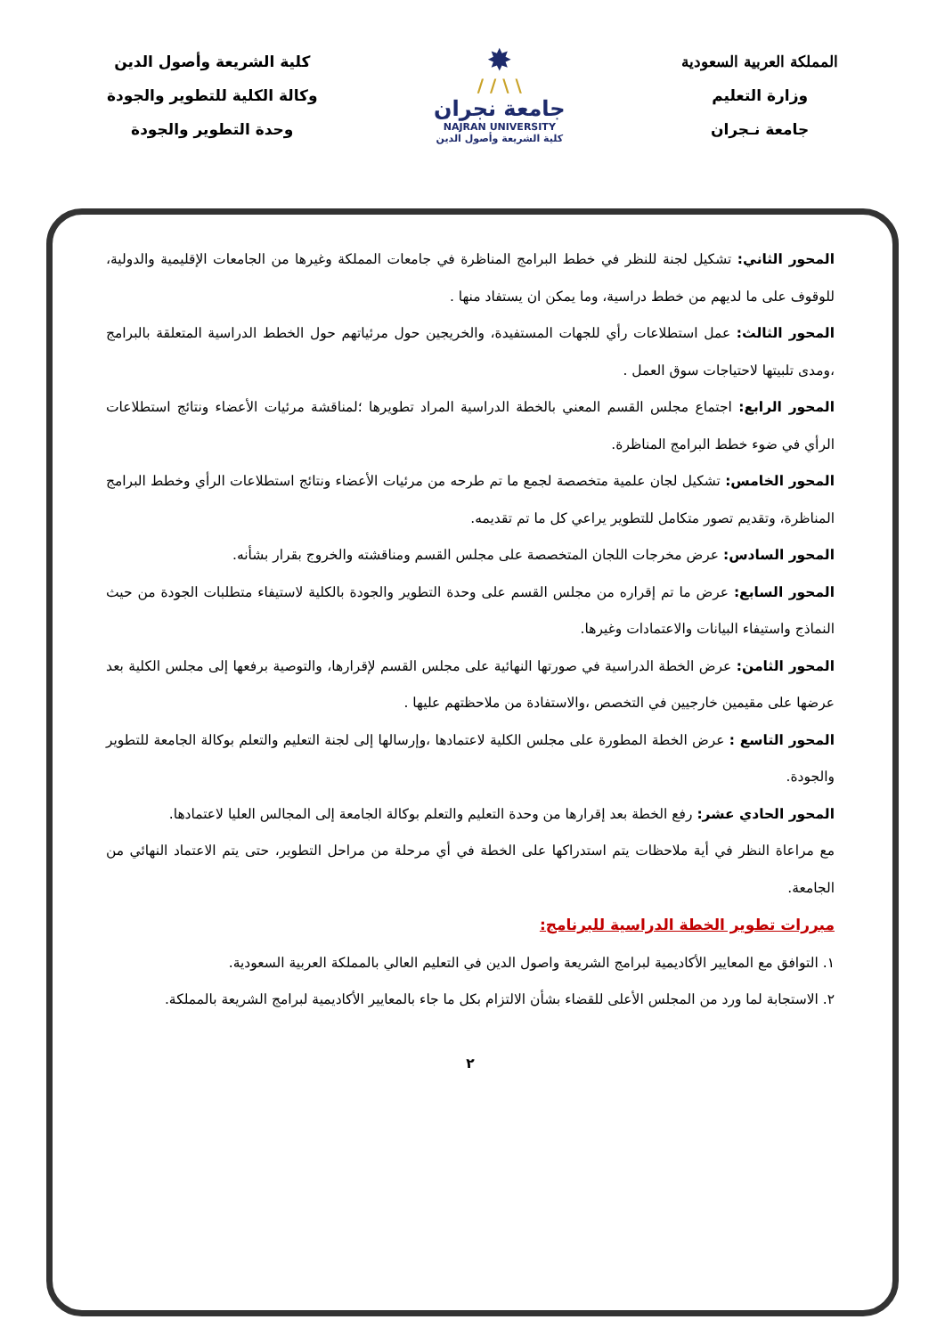المملكة العربية السعودية
وزارة التعليم
جامعة نـجران
✸
\ \ / /
جامعة نجران
NAJRAN UNIVERSITY
كلية الشريعة وأصول الدين
كلية الشريعة وأصول الدين
وكالة الكلية للتطوير والجودة
وحدة التطوير والجودة
المحور الثاني: تشكيل لجنة للنظر في خطط البرامج المناظرة في جامعات المملكة وغيرها من الجامعات الإقليمية والدولية، للوقوف على ما لديهم من خطط دراسية، وما يمكن ان يستفاد منها .
المحور الثالث: عمل استطلاعات رأي للجهات المستفيدة، والخريجين حول مرئياتهم حول الخطط الدراسية المتعلقة بالبرامج ،ومدى تلبيتها لاحتياجات سوق العمل .
المحور الرابع: اجتماع مجلس القسم المعني بالخطة الدراسية المراد تطويرها ؛لمناقشة مرئيات الأعضاء ونتائج استطلاعات الرأي في ضوء خطط البرامج المناظرة.
المحور الخامس: تشكيل لجان علمية متخصصة لجمع ما تم طرحه من مرئيات الأعضاء ونتائج استطلاعات الرأي وخطط البرامج المناظرة، وتقديم تصور متكامل للتطوير يراعي كل ما تم تقديمه.
المحور السادس: عرض مخرجات اللجان المتخصصة على مجلس القسم ومناقشته والخروج بقرار بشأنه.
المحور السابع: عرض ما تم إقراره من مجلس القسم على وحدة التطوير والجودة بالكلية لاستيفاء متطلبات الجودة من حيث النماذج واستيفاء البيانات والاعتمادات وغيرها.
المحور الثامن: عرض الخطة الدراسية في صورتها النهائية على مجلس القسم لإقرارها، والتوصية برفعها إلى مجلس الكلية بعد عرضها على مقيمين خارجيين في التخصص ،والاستفادة من ملاحظتهم عليها .
المحور التاسع : عرض الخطة المطورة على مجلس الكلية لاعتمادها ،وإرسالها إلى لجنة التعليم والتعلم بوكالة الجامعة للتطوير والجودة.
المحور الحادي عشر: رفع الخطة بعد إقرارها من وحدة التعليم والتعلم بوكالة الجامعة إلى المجالس العليا لاعتمادها.
مع مراعاة النظر في أية ملاحظات يتم استدراكها على الخطة في أي مرحلة من مراحل التطوير، حتى يتم الاعتماد النهائي من الجامعة.
مبررات تطوير الخطة الدراسية للبرنامج:
١. التوافق مع المعايير الأكاديمية لبرامج الشريعة واصول الدين في التعليم العالي بالمملكة العربية السعودية.
٢. الاستجابة لما ورد من المجلس الأعلى للقضاء بشأن الالتزام بكل ما جاء بالمعايير الأكاديمية لبرامج الشريعة بالمملكة.
٢